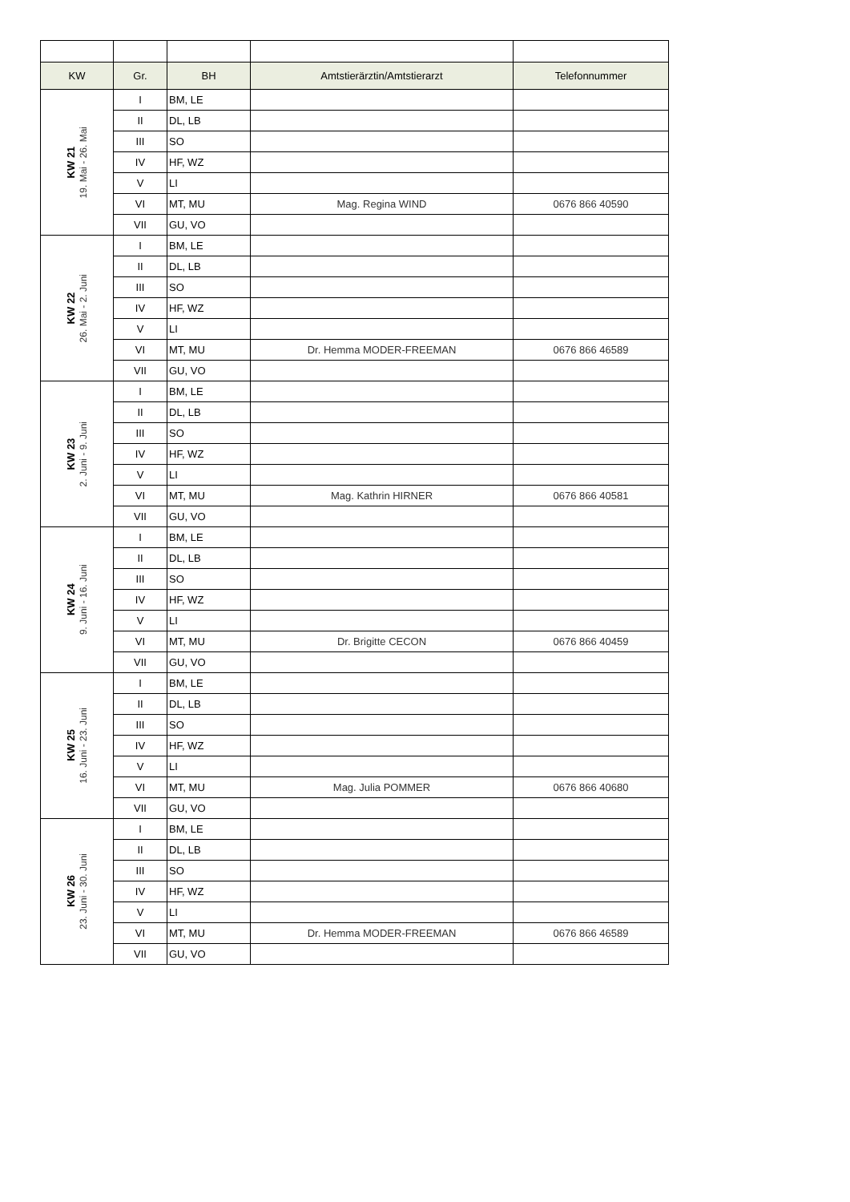| KW | Gr. | BH | Amtstierärztin/Amtstierarzt | Telefonnummer |
| --- | --- | --- | --- | --- |
| KW 21 19. Mai - 26. Mai | I | BM, LE | | |
| | II | DL, LB | | |
| | III | SO | | |
| | IV | HF, WZ | | |
| | V | LI | | |
| | VI | MT, MU | Mag. Regina WIND | 0676 866 40590 |
| | VII | GU, VO | | |
| KW 22 26. Mai - 2. Juni | I | BM, LE | | |
| | II | DL, LB | | |
| | III | SO | | |
| | IV | HF, WZ | | |
| | V | LI | | |
| | VI | MT, MU | Dr. Hemma MODER-FREEMAN | 0676 866 46589 |
| | VII | GU, VO | | |
| KW 23 2. Juni - 9. Juni | I | BM, LE | | |
| | II | DL, LB | | |
| | III | SO | | |
| | IV | HF, WZ | | |
| | V | LI | | |
| | VI | MT, MU | Mag. Kathrin HIRNER | 0676 866 40581 |
| | VII | GU, VO | | |
| KW 24 9. Juni - 16. Juni | I | BM, LE | | |
| | II | DL, LB | | |
| | III | SO | | |
| | IV | HF, WZ | | |
| | V | LI | | |
| | VI | MT, MU | Dr. Brigitte CECON | 0676 866 40459 |
| | VII | GU, VO | | |
| KW 25 16. Juni - 23. Juni | I | BM, LE | | |
| | II | DL, LB | | |
| | III | SO | | |
| | IV | HF, WZ | | |
| | V | LI | | |
| | VI | MT, MU | Mag. Julia POMMER | 0676 866 40680 |
| | VII | GU, VO | | |
| KW 26 23. Juni - 30. Juni | I | BM, LE | | |
| | II | DL, LB | | |
| | III | SO | | |
| | IV | HF, WZ | | |
| | V | LI | | |
| | VI | MT, MU | Dr. Hemma MODER-FREEMAN | 0676 866 46589 |
| | VII | GU, VO | | |